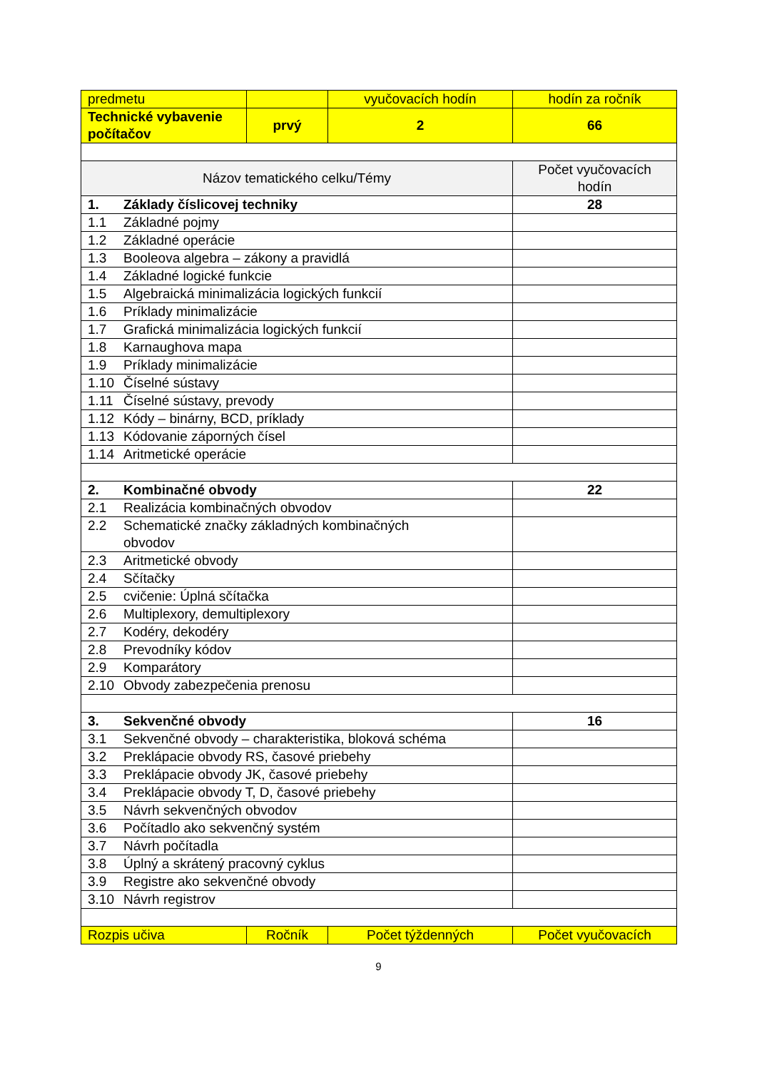| predmetu | | vyučovacích hodín | hodín za ročník |
| Technické vybavenie počítačov | prvý | 2 | 66 |
| Názov tematického celku/Témy | | | Počet vyučovacích hodín |
| 1. Základy číslicovej techniky | | | 28 |
| 1.1 Základné pojmy | | | |
| 1.2 Základné operácie | | | |
| 1.3 Booleova algebra – zákony a pravidlá | | | |
| 1.4 Základné logické funkcie | | | |
| 1.5 Algebraická minimalizácia logických funkcií | | | |
| 1.6 Príklady minimalizácie | | | |
| 1.7 Grafická minimalizácia logických funkcií | | | |
| 1.8 Karnaughova mapa | | | |
| 1.9 Príklady minimalizácie | | | |
| 1.10 Číselné sústavy | | | |
| 1.11 Číselné sústavy, prevody | | | |
| 1.12 Kódy – binárny, BCD, príklady | | | |
| 1.13 Kódovanie záporných čísel | | | |
| 1.14 Aritmetické operácie | | | |
| 2. Kombinačné obvody | | | 22 |
| 2.1 Realizácia kombinačných obvodov | | | |
| 2.2 Schematické značky základných kombinačných obvodov | | | |
| 2.3 Aritmetické obvody | | | |
| 2.4 Sčítačky | | | |
| 2.5 cvičenie: Úplná sčítačka | | | |
| 2.6 Multiplexory, demultiplexory | | | |
| 2.7 Kodéry, dekodéry | | | |
| 2.8 Prevodníky kódov | | | |
| 2.9 Komparátory | | | |
| 2.10 Obvody zabezpečenia prenosu | | | |
| 3. Sekvenčné obvody | | | 16 |
| 3.1 Sekvenčné obvody – charakteristika, bloková schéma | | | |
| 3.2 Preklápacie obvody RS, časové priebehy | | | |
| 3.3 Preklápacie obvody JK, časové priebehy | | | |
| 3.4 Preklápacie obvody T, D, časové priebehy | | | |
| 3.5 Návrh sekvenčných obvodov | | | |
| 3.6 Počítadlo ako sekvenčný systém | | | |
| 3.7 Návrh počítadla | | | |
| 3.8 Úplný a skrátený pracovný cyklus | | | |
| 3.9 Registre ako sekvenčné obvody | | | |
| 3.10 Návrh registrov | | | |
| Rozpis učiva | Ročník | Počet týždenných | Počet vyučovacích |
9